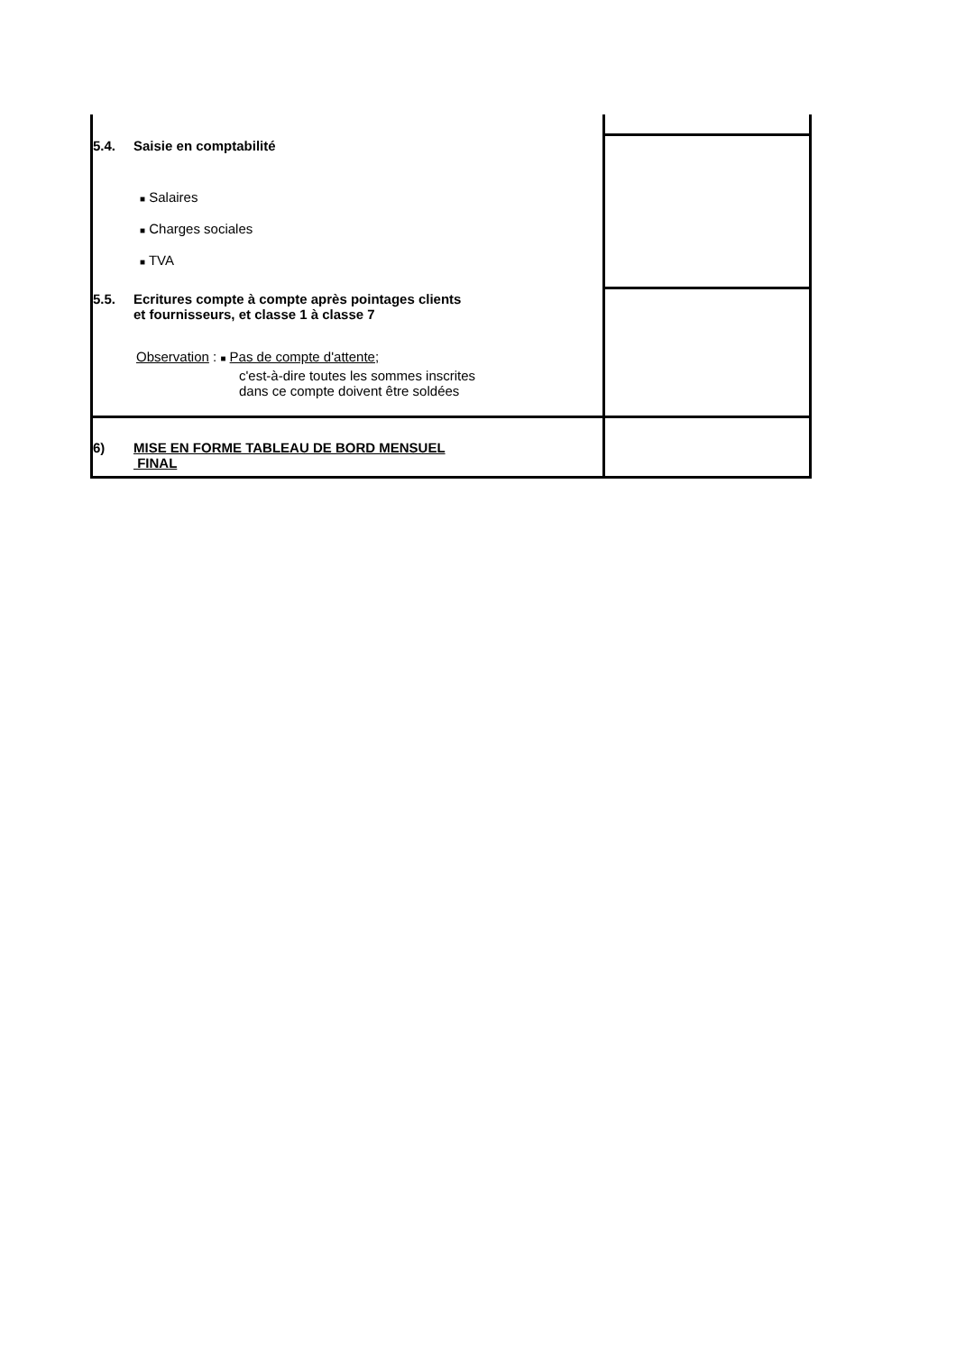| 5.4. Saisie en comptabilité ■ Salaires ■ Charges sociales ■ TVA | |
| 5.5. Ecritures compte à compte après pointages clients et fournisseurs, et classe 1 à classe 7 Observation : ■ Pas de compte d'attente; c'est-à-dire toutes les sommes inscrites dans ce compte doivent être soldées | |
| 6) MISE EN FORME TABLEAU DE BORD MENSUEL FINAL | |